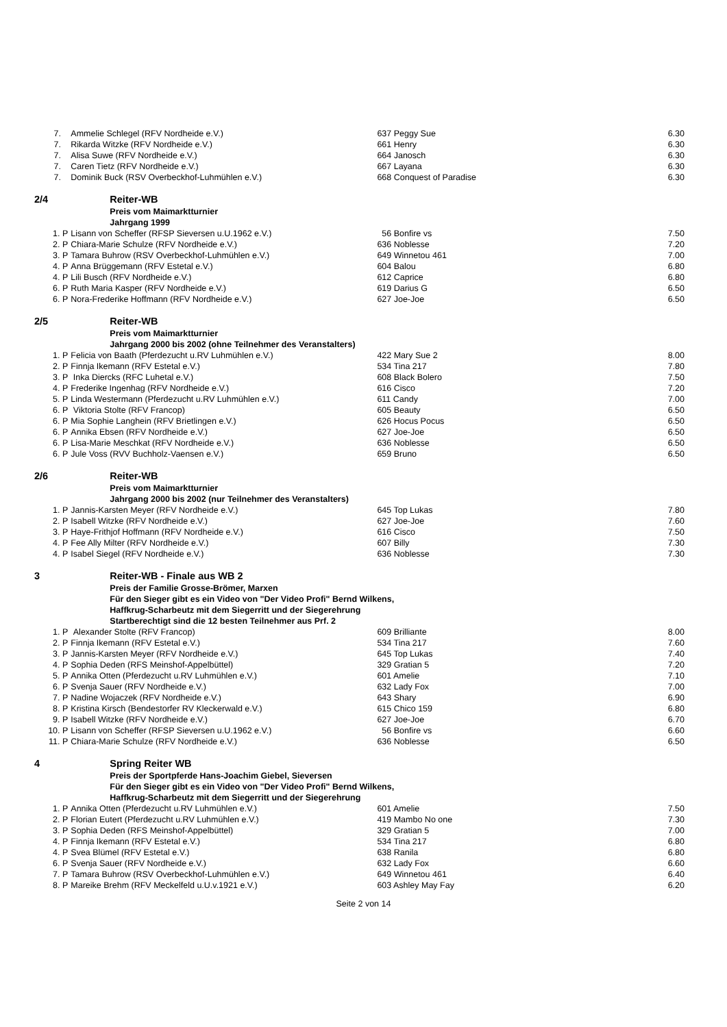| 7. | Ammelie Schlegel (RFV Nordheide e.V.) | 637 Peggy Sue | 6.30 |
| 7. | Rikarda Witzke (RFV Nordheide e.V.) | 661 Henry | 6.30 |
| 7. | Alisa Suwe (RFV Nordheide e.V.) | 664 Janosch | 6.30 |
| 7. | Caren Tietz (RFV Nordheide e.V.) | 667 Layana | 6.30 |
| 7. | Dominik Buck (RSV Overbeckhof-Luhmühlen e.V.) | 668 Conquest of Paradise | 6.30 |
| 2/4 | Reiter-WB | | |
| | Preis vom Maimarktturnier | | |
| | Jahrgang 1999 | | |
| 1. P | Lisann von Scheffer (RFSP Sieversen u.U.1962 e.V.) | 56 Bonfire vs | 7.50 |
| 2. P | Chiara-Marie Schulze (RFV Nordheide e.V.) | 636 Noblesse | 7.20 |
| 3. P | Tamara Buhrow (RSV Overbeckhof-Luhmühlen e.V.) | 649 Winnetou 461 | 7.00 |
| 4. P | Anna Brüggemann (RFV Estetal e.V.) | 604 Balou | 6.80 |
| 4. P | Lili Busch (RFV Nordheide e.V.) | 612 Caprice | 6.80 |
| 6. P | Ruth Maria Kasper (RFV Nordheide e.V.) | 619 Darius G | 6.50 |
| 6. P | Nora-Frederike Hoffmann (RFV Nordheide e.V.) | 627 Joe-Joe | 6.50 |
| 2/5 | Reiter-WB | | |
| | Preis vom Maimarktturnier | | |
| | Jahrgang 2000 bis 2002 (ohne Teilnehmer des Veranstalters) | | |
| 1. P | Felicia von Baath (Pferdezucht u.RV Luhmühlen e.V.) | 422 Mary Sue 2 | 8.00 |
| 2. P | Finnja Ikemann (RFV Estetal e.V.) | 534 Tina 217 | 7.80 |
| 3. P | Inka Diercks (RFC Luhetal e.V.) | 608 Black Bolero | 7.50 |
| 4. P | Frederike Ingenhag (RFV Nordheide e.V.) | 616 Cisco | 7.20 |
| 5. P | Linda Westermann (Pferdezucht u.RV Luhmühlen e.V.) | 611 Candy | 7.00 |
| 6. P | Viktoria Stolte (RFV Francop) | 605 Beauty | 6.50 |
| 6. P | Mia Sophie Langhein (RFV Brietlingen e.V.) | 626 Hocus Pocus | 6.50 |
| 6. P | Annika Ebsen (RFV Nordheide e.V.) | 627 Joe-Joe | 6.50 |
| 6. P | Lisa-Marie Meschkat (RFV Nordheide e.V.) | 636 Noblesse | 6.50 |
| 6. P | Jule Voss (RVV Buchholz-Vaensen e.V.) | 659 Bruno | 6.50 |
| 2/6 | Reiter-WB | | |
| | Preis vom Maimarktturnier | | |
| | Jahrgang 2000 bis 2002 (nur Teilnehmer des Veranstalters) | | |
| 1. P | Jannis-Karsten Meyer (RFV Nordheide e.V.) | 645 Top Lukas | 7.80 |
| 2. P | Isabell Witzke (RFV Nordheide e.V.) | 627 Joe-Joe | 7.60 |
| 3. P | Haye-Frithjof Hoffmann (RFV Nordheide e.V.) | 616 Cisco | 7.50 |
| 4. P | Fee Ally Milter (RFV Nordheide e.V.) | 607 Billy | 7.30 |
| 4. P | Isabel Siegel (RFV Nordheide e.V.) | 636 Noblesse | 7.30 |
| 3 | Reiter-WB - Finale aus WB 2 | | |
| | Preis der Familie Grosse-Brömer, Marxen | | |
| | Für den Sieger gibt es ein Video von "Der Video Profi" Bernd Wilkens, | | |
| | Haffkrug-Scharbeutz mit dem Siegerritt und der Siegerehrung | | |
| | Startberechtigt sind die 12 besten Teilnehmer aus Prf. 2 | | |
| 1. P | Alexander Stolte (RFV Francop) | 609 Brilliante | 8.00 |
| 2. P | Finnja Ikemann (RFV Estetal e.V.) | 534 Tina 217 | 7.60 |
| 3. P | Jannis-Karsten Meyer (RFV Nordheide e.V.) | 645 Top Lukas | 7.40 |
| 4. P | Sophia Deden (RFS Meinshof-Appelbüttel) | 329 Gratian 5 | 7.20 |
| 5. P | Annika Otten (Pferdezucht u.RV Luhmühlen e.V.) | 601 Amelie | 7.10 |
| 6. P | Svenja Sauer (RFV Nordheide e.V.) | 632 Lady Fox | 7.00 |
| 7. P | Nadine Wojaczek (RFV Nordheide e.V.) | 643 Shary | 6.90 |
| 8. P | Kristina Kirsch (Bendestorfer RV Kleckerwald e.V.) | 615 Chico 159 | 6.80 |
| 9. P | Isabell Witzke (RFV Nordheide e.V.) | 627 Joe-Joe | 6.70 |
| 10. P | Lisann von Scheffer (RFSP Sieversen u.U.1962 e.V.) | 56 Bonfire vs | 6.60 |
| 11. P | Chiara-Marie Schulze (RFV Nordheide e.V.) | 636 Noblesse | 6.50 |
| 4 | Spring Reiter WB | | |
| | Preis der Sportpferde Hans-Joachim Giebel, Sieversen | | |
| | Für den Sieger gibt es ein Video von "Der Video Profi" Bernd Wilkens, | | |
| | Haffkrug-Scharbeutz mit dem Siegerritt und der Siegerehrung | | |
| 1. P | Annika Otten (Pferdezucht u.RV Luhmühlen e.V.) | 601 Amelie | 7.50 |
| 2. P | Florian Eutert (Pferdezucht u.RV Luhmühlen e.V.) | 419 Mambo No one | 7.30 |
| 3. P | Sophia Deden (RFS Meinshof-Appelbüttel) | 329 Gratian 5 | 7.00 |
| 4. P | Finnja Ikemann (RFV Estetal e.V.) | 534 Tina 217 | 6.80 |
| 4. P | Svea Blümel (RFV Estetal e.V.) | 638 Ranila | 6.80 |
| 6. P | Svenja Sauer (RFV Nordheide e.V.) | 632 Lady Fox | 6.60 |
| 7. P | Tamara Buhrow (RSV Overbeckhof-Luhmühlen e.V.) | 649 Winnetou 461 | 6.40 |
| 8. P | Mareike Brehm (RFV Meckelfeld u.U.v.1921 e.V.) | 603 Ashley May Fay | 6.20 |
Seite 2 von 14